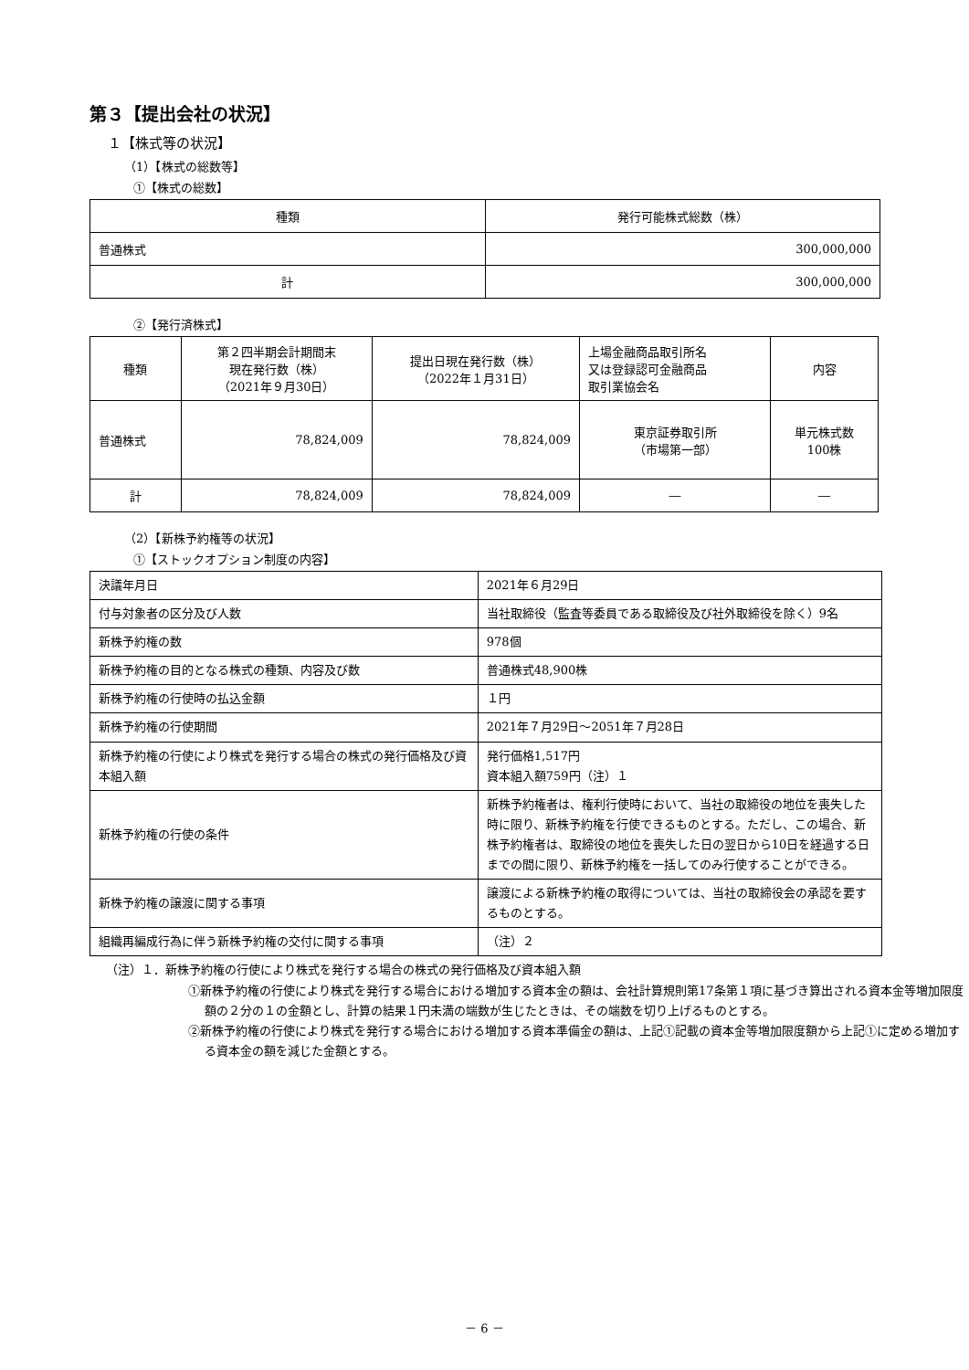第３【提出会社の状況】
１【株式等の状況】
（1）【株式の総数等】
①【株式の総数】
| 種類 | 発行可能株式総数（株） |
| --- | --- |
| 普通株式 | 300,000,000 |
| 計 | 300,000,000 |
②【発行済株式】
| 種類 | 第２四半期会計期間末 現在発行数（株） （2021年９月30日） | 提出日現在発行数（株） （2022年１月31日） | 上場金融商品取引所名 又は登録認可金融商品 取引業協会名 | 内容 |
| --- | --- | --- | --- | --- |
| 普通株式 | 78,824,009 | 78,824,009 | 東京証券取引所 （市場第一部） | 単元株式数 100株 |
| 計 | 78,824,009 | 78,824,009 | ― | ― |
（2）【新株予約権等の状況】
①【ストックオプション制度の内容】
| 決議年月日 | 2021年６月29日 |
| 付与対象者の区分及び人数 | 当社取締役（監査等委員である取締役及び社外取締役を除く）9名 |
| 新株予約権の数 | 978個 |
| 新株予約権の目的となる株式の種類、内容及び数 | 普通株式48,900株 |
| 新株予約権の行使時の払込金額 | １円 |
| 新株予約権の行使期間 | 2021年７月29日～2051年７月28日 |
| 新株予約権の行使により株式を発行する場合の株式の発行価格及び資本組入額 | 発行価格1,517円 資本組入額759円（注）１ |
| 新株予約権の行使の条件 | 新株予約権者は、権利行使時において、当社の取締役の地位を喪失した時に限り、新株予約権を行使できるものとする。ただし、この場合、新株予約権者は、取締役の地位を喪失した日の翌日から10日を経過する日までの間に限り、新株予約権を一括してのみ行使することができる。 |
| 新株予約権の譲渡に関する事項 | 譲渡による新株予約権の取得については、当社の取締役会の承認を要するものとする。 |
| 組織再編成行為に伴う新株予約権の交付に関する事項 | （注）２ |
（注）１．新株予約権の行使により株式を発行する場合の株式の発行価格及び資本組入額
①新株予約権の行使により株式を発行する場合における増加する資本金の額は、会社計算規則第17条第１項に基づき算出される資本金等増加限度額の２分の１の金額とし、計算の結果１円未満の端数が生じたときは、その端数を切り上げるものとする。
②新株予約権の行使により株式を発行する場合における増加する資本準備金の額は、上記①記載の資本金等増加限度額から上記①に定める増加する資本金の額を減じた金額とする。
－ 6 －